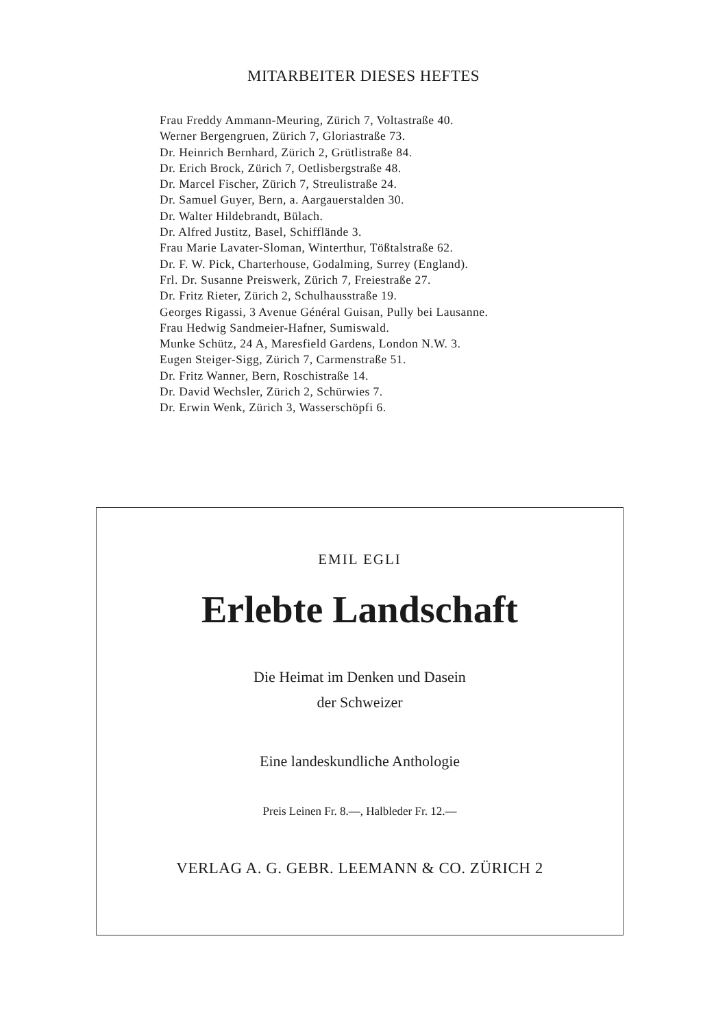MITARBEITER DIESES HEFTES
Frau Freddy Ammann-Meuring, Zürich 7, Voltastraße 40.
Werner Bergengruen, Zürich 7, Gloriastraße 73.
Dr. Heinrich Bernhard, Zürich 2, Grütlistraße 84.
Dr. Erich Brock, Zürich 7, Oetlisbergstraße 48.
Dr. Marcel Fischer, Zürich 7, Streulistraße 24.
Dr. Samuel Guyer, Bern, a. Aargauerstalden 30.
Dr. Walter Hildebrandt, Bülach.
Dr. Alfred Justitz, Basel, Schifflände 3.
Frau Marie Lavater-Sloman, Winterthur, Tößtalstraße 62.
Dr. F. W. Pick, Charterhouse, Godalming, Surrey (England).
Frl. Dr. Susanne Preiswerk, Zürich 7, Freiestraße 27.
Dr. Fritz Rieter, Zürich 2, Schulhausstraße 19.
Georges Rigassi, 3 Avenue Général Guisan, Pully bei Lausanne.
Frau Hedwig Sandmeier-Hafner, Sumiswald.
Munke Schütz, 24 A, Maresfield Gardens, London N.W. 3.
Eugen Steiger-Sigg, Zürich 7, Carmenstraße 51.
Dr. Fritz Wanner, Bern, Roschistraße 14.
Dr. David Wechsler, Zürich 2, Schürwies 7.
Dr. Erwin Wenk, Zürich 3, Wasserschöpfi 6.
EMIL EGLI
Erlebte Landschaft
Die Heimat im Denken und Dasein
der Schweizer
Eine landeskundliche Anthologie
Preis Leinen Fr. 8.—, Halbleder Fr. 12.—
VERLAG A. G. GEBR. LEEMANN & CO. ZÜRICH 2